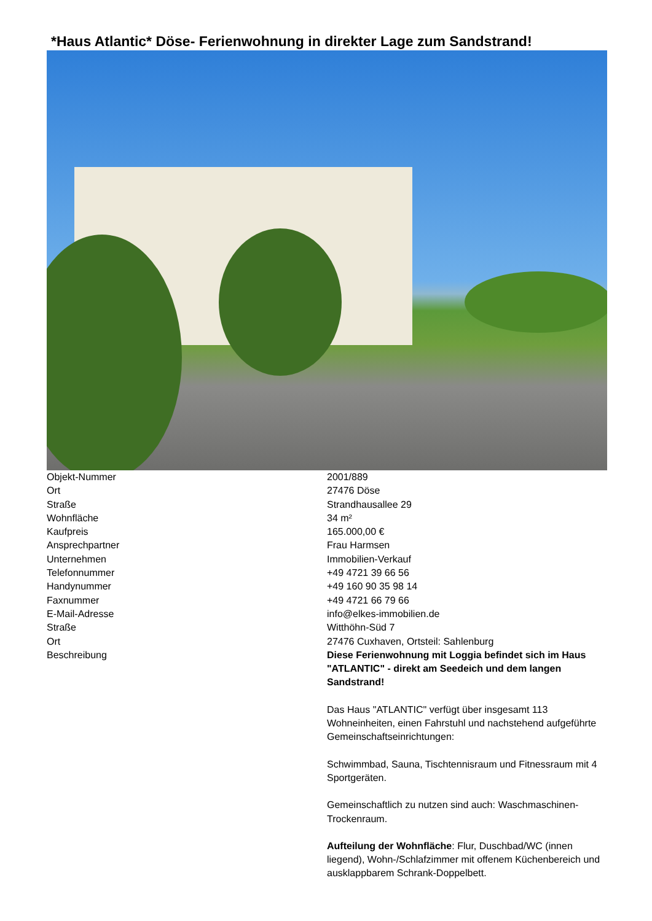*Haus Atlantic* Döse- Ferienwohnung in direkter Lage zum Sandstrand!
| Objekt-Nummer | 2001/889 |
| Ort | 27476 Döse |
| Straße | Strandhausallee 29 |
| Wohnfläche | 34 m² |
| Kaufpreis | 165.000,00 € |
| Ansprechpartner | Frau Harmsen |
| Unternehmen | Immobilien-Verkauf |
| Telefonnummer | +49 4721 39 66 56 |
| Handynummer | +49 160 90 35 98 14 |
| Faxnummer | +49 4721 66 79 66 |
| E-Mail-Adresse | info@elkes-immobilien.de |
| Straße | Witthöhn-Süd 7 |
| Ort | 27476 Cuxhaven, Ortsteil: Sahlenburg |
| Beschreibung | Diese Ferienwohnung mit Loggia befindet sich im Haus "ATLANTIC" - direkt am Seedeich und dem langen Sandstrand! Das Haus "ATLANTIC" verfügt über insgesamt 113 Wohneinheiten, einen Fahrstuhl und nachstehend aufgeführte Gemeinschaftseinrichtungen: Schwimmbad, Sauna, Tischtennisraum und Fitnessraum mit 4 Sportgeräten. Gemeinschaftlich zu nutzen sind auch: Waschmaschinen-Trockenraum. Aufteilung der Wohnfläche : Flur, Duschbad/WC (innen liegend), Wohn-/Schlafzimmer mit offenem Küchenbereich und ausklappbarem Schrank-Doppelbett. |